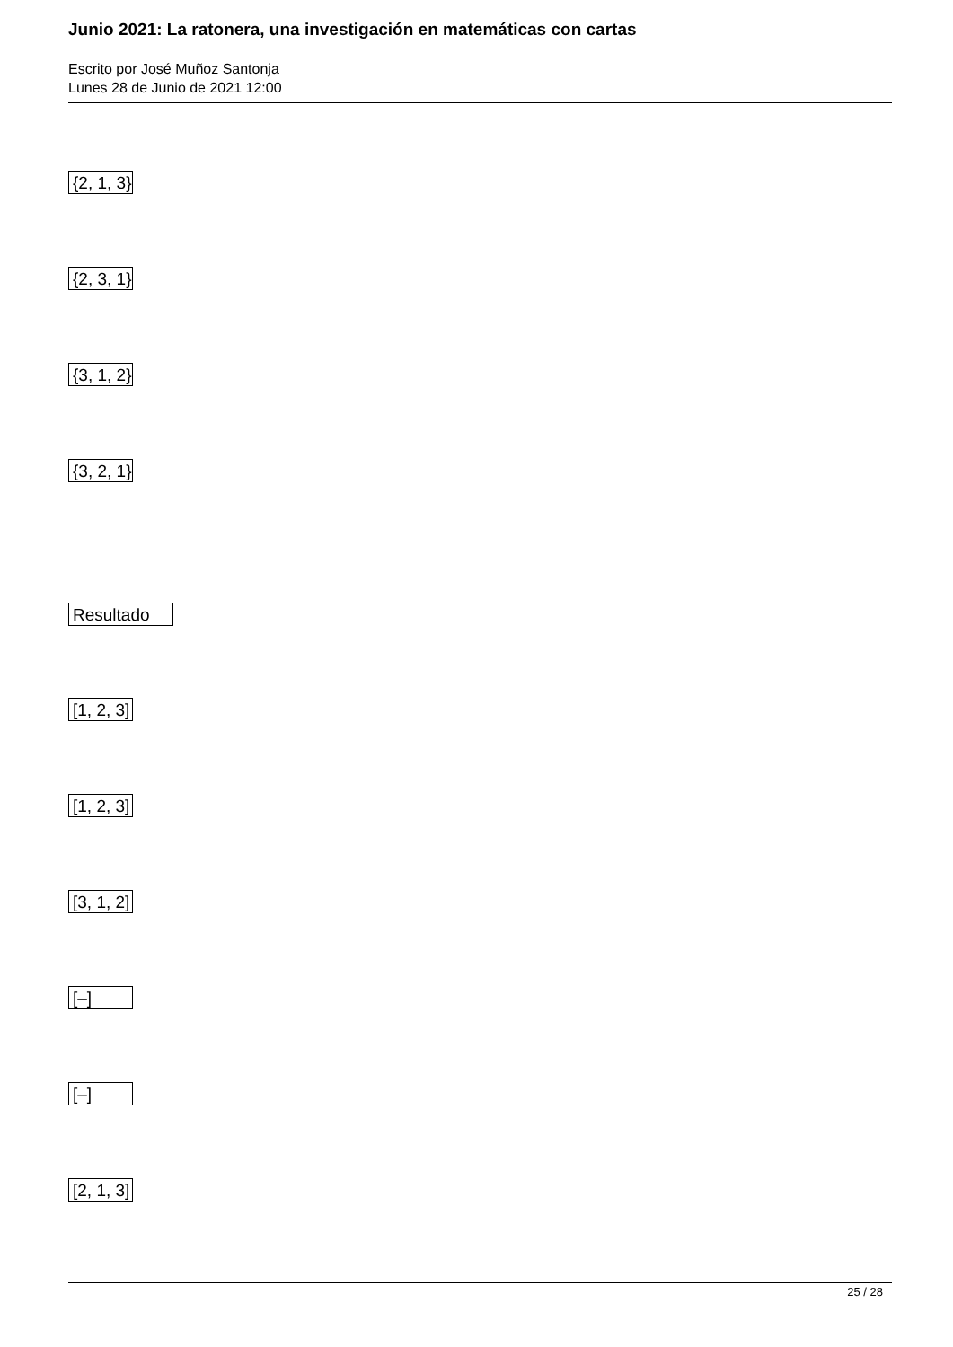Junio 2021: La ratonera, una investigación en matemáticas con cartas
Escrito por José Muñoz Santonja
Lunes 28 de Junio de 2021 12:00
{2, 1, 3}
{2, 3, 1}
{3, 1, 2}
{3, 2, 1}
Resultado
[1, 2, 3]
[1, 2, 3]
[3, 1, 2]
[–]
[–]
[2, 1, 3]
25 / 28